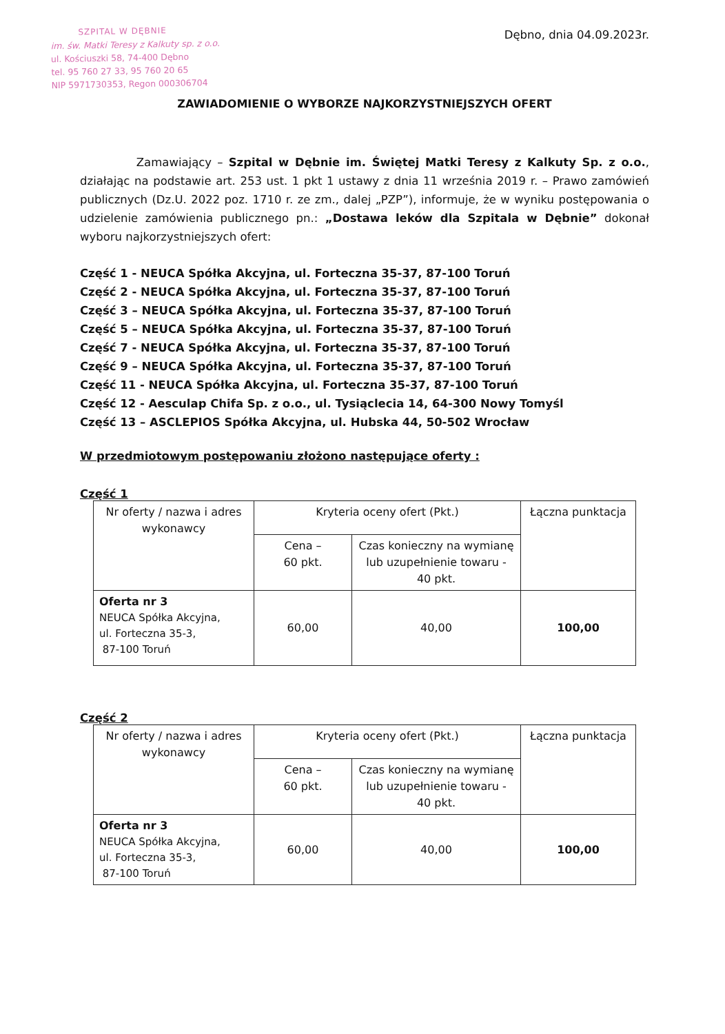SZPITAL W DĘBNIE
im. św. Matki Teresy z Kalkuty sp. z o.o.
ul. Kościuszki 58, 74-400 Dębno
tel. 95 760 27 33, 95 760 20 65
NIP 5971730353, Regon 000306704
Dębno, dnia 04.09.2023r.
ZAWIADOMIENIE O WYBORZE NAJKORZYSTNIEJSZYCH OFERT
Zamawiający – Szpital w Dębnie im. Świętej Matki Teresy z Kalkuty Sp. z o.o., działając na podstawie art. 253 ust. 1 pkt 1 ustawy z dnia 11 września 2019 r. – Prawo zamówień publicznych (Dz.U. 2022 poz. 1710 r. ze zm., dalej „PZP”), informuje, że w wyniku postępowania o udzielenie zamówienia publicznego pn.: „Dostawa leków dla Szpitala w Dębnie” dokonał wyboru najkorzystniejszych ofert:
Część 1 - NEUCA Spółka Akcyjna, ul. Forteczna 35-37, 87-100 Toruń
Część 2 - NEUCA Spółka Akcyjna, ul. Forteczna 35-37, 87-100 Toruń
Część 3 – NEUCA Spółka Akcyjna, ul. Forteczna 35-37, 87-100 Toruń
Część 5 – NEUCA Spółka Akcyjna, ul. Forteczna 35-37, 87-100 Toruń
Część 7 - NEUCA Spółka Akcyjna, ul. Forteczna 35-37, 87-100 Toruń
Część 9 – NEUCA Spółka Akcyjna, ul. Forteczna 35-37, 87-100 Toruń
Część 11 - NEUCA Spółka Akcyjna, ul. Forteczna 35-37, 87-100 Toruń
Część 12 - Aesculap Chifa Sp. z o.o., ul. Tysiąclecia 14, 64-300 Nowy Tomyśl
Część 13 – ASCLEPIOS Spółka Akcyjna, ul. Hubska 44, 50-502 Wrocław
W przedmiotowym postępowaniu złożono następujące oferty :
Część 1
| Nr oferty / nazwa i adres wykonawcy | Kryteria oceny ofert (Pkt.) | | Łączna punktacja |
| | Cena – 60 pkt. | Czas konieczny na wymianę lub uzupełnienie towaru - 40 pkt. | |
| Oferta nr 3 NEUCA Spółka Akcyjna, ul. Forteczna 35-3, 87-100 Toruń | 60,00 | 40,00 | 100,00 |
Część 2
| Nr oferty / nazwa i adres wykonawcy | Kryteria oceny ofert (Pkt.) | | Łączna punktacja |
| | Cena – 60 pkt. | Czas konieczny na wymianę lub uzupełnienie towaru - 40 pkt. | |
| Oferta nr 3 NEUCA Spółka Akcyjna, ul. Forteczna 35-3, 87-100 Toruń | 60,00 | 40,00 | 100,00 |